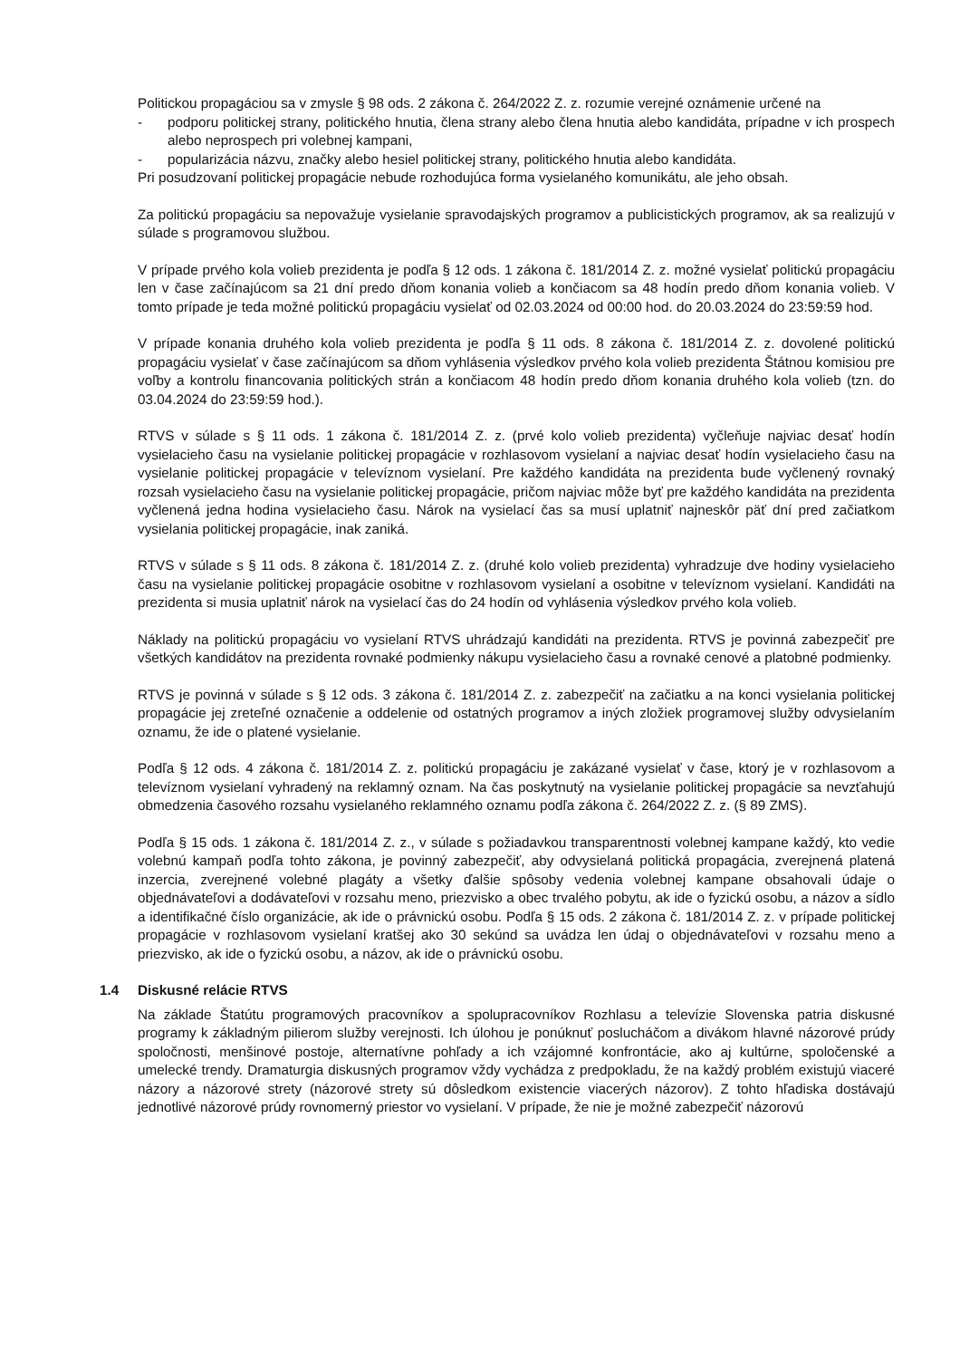Politickou propagáciou sa v zmysle § 98 ods. 2 zákona č. 264/2022 Z. z. rozumie verejné oznámenie určené na
- podporu politickej strany, politického hnutia, člena strany alebo člena hnutia alebo kandidáta, prípadne v ich prospech alebo neprospech pri volebnej kampani,
- popularizácia názvu, značky alebo hesiel politickej strany, politického hnutia alebo kandidáta.
Pri posudzovaní politickej propagácie nebude rozhodujúca forma vysielaného komunikátu, ale jeho obsah.
Za politickú propagáciu sa nepovažuje vysielanie spravodajských programov a publicistických programov, ak sa realizujú v súlade s programovou službou.
V prípade prvého kola volieb prezidenta je podľa § 12 ods. 1 zákona č. 181/2014 Z. z. možné vysielať politickú propagáciu len v čase začínajúcom sa 21 dní predo dňom konania volieb a končiacom sa 48 hodín predo dňom konania volieb. V tomto prípade je teda možné politickú propagáciu vysielať od 02.03.2024 od 00:00 hod. do 20.03.2024 do 23:59:59 hod.
V prípade konania druhého kola volieb prezidenta je podľa § 11 ods. 8 zákona č. 181/2014 Z. z. dovolené politickú propagáciu vysielať v čase začínajúcom sa dňom vyhlásenia výsledkov prvého kola volieb prezidenta Štátnou komisiou pre voľby a kontrolu financovania politických strán a končiacom 48 hodín predo dňom konania druhého kola volieb (tzn. do 03.04.2024 do 23:59:59 hod.).
RTVS v súlade s § 11 ods. 1 zákona č. 181/2014 Z. z. (prvé kolo volieb prezidenta) vyčleňuje najviac desať hodín vysielacieho času na vysielanie politickej propagácie v rozhlasovom vysielaní a najviac desať hodín vysielacieho času na vysielanie politickej propagácie v televíznom vysielaní. Pre každého kandidáta na prezidenta bude vyčlenený rovnaký rozsah vysielacieho času na vysielanie politickej propagácie, pričom najviac môže byť pre každého kandidáta na prezidenta vyčlenená jedna hodina vysielacieho času. Nárok na vysielací čas sa musí uplatniť najneskôr päť dní pred začiatkom vysielania politickej propagácie, inak zaniká.
RTVS v súlade s § 11 ods. 8 zákona č. 181/2014 Z. z. (druhé kolo volieb prezidenta) vyhradzuje dve hodiny vysielacieho času na vysielanie politickej propagácie osobitne v rozhlasovom vysielaní a osobitne v televíznom vysielaní. Kandidáti na prezidenta si musia uplatniť nárok na vysielací čas do 24 hodín od vyhlásenia výsledkov prvého kola volieb.
Náklady na politickú propagáciu vo vysielaní RTVS uhrádzajú kandidáti na prezidenta. RTVS je povinná zabezpečiť pre všetkých kandidátov na prezidenta rovnaké podmienky nákupu vysielacieho času a rovnaké cenové a platobné podmienky.
RTVS je povinná v súlade s § 12 ods. 3 zákona č. 181/2014 Z. z. zabezpečiť na začiatku a na konci vysielania politickej propagácie jej zreteľné označenie a oddelenie od ostatných programov a iných zložiek programovej služby odvysielaním oznamu, že ide o platené vysielanie.
Podľa § 12 ods. 4 zákona č. 181/2014 Z. z. politickú propagáciu je zakázané vysielať v čase, ktorý je v rozhlasovom a televíznom vysielaní vyhradený na reklamný oznam. Na čas poskytnutý na vysielanie politickej propagácie sa nevzťahujú obmedzenia časového rozsahu vysielaného reklamného oznamu podľa zákona č. 264/2022 Z. z. (§ 89 ZMS).
Podľa § 15 ods. 1 zákona č. 181/2014 Z. z., v súlade s požiadavkou transparentnosti volebnej kampane každý, kto vedie volebnú kampaň podľa tohto zákona, je povinný zabezpečiť, aby odvysielaná politická propagácia, zverejnená platená inzercia, zverejnené volebné plagáty a všetky ďalšie spôsoby vedenia volebnej kampane obsahovali údaje o objednávateľovi a dodávateľovi v rozsahu meno, priezvisko a obec trvalého pobytu, ak ide o fyzickú osobu, a názov a sídlo a identifikačné číslo organizácie, ak ide o právnickú osobu. Podľa § 15 ods. 2 zákona č. 181/2014 Z. z. v prípade politickej propagácie v rozhlasovom vysielaní kratšej ako 30 sekúnd sa uvádza len údaj o objednávateľovi v rozsahu meno a priezvisko, ak ide o fyzickú osobu, a názov, ak ide o právnickú osobu.
1.4 Diskusné relácie RTVS
Na základe Štatútu programových pracovníkov a spolupracovníkov Rozhlasu a televízie Slovenska patria diskusné programy k základným pilierom služby verejnosti. Ich úlohou je ponúknuť poslucháčom a divákom hlavné názorové prúdy spoločnosti, menšinové postoje, alternatívne pohľady a ich vzájomné konfrontácie, ako aj kultúrne, spoločenské a umelecké trendy. Dramaturgia diskusných programov vždy vychádza z predpokladu, že na každý problém existujú viaceré názory a názorové strety (názorové strety sú dôsledkom existencie viacerých názorov). Z tohto hľadiska dostávajú jednotlivé názorové prúdy rovnomerný priestor vo vysielaní. V prípade, že nie je možné zabezpečiť názorovú